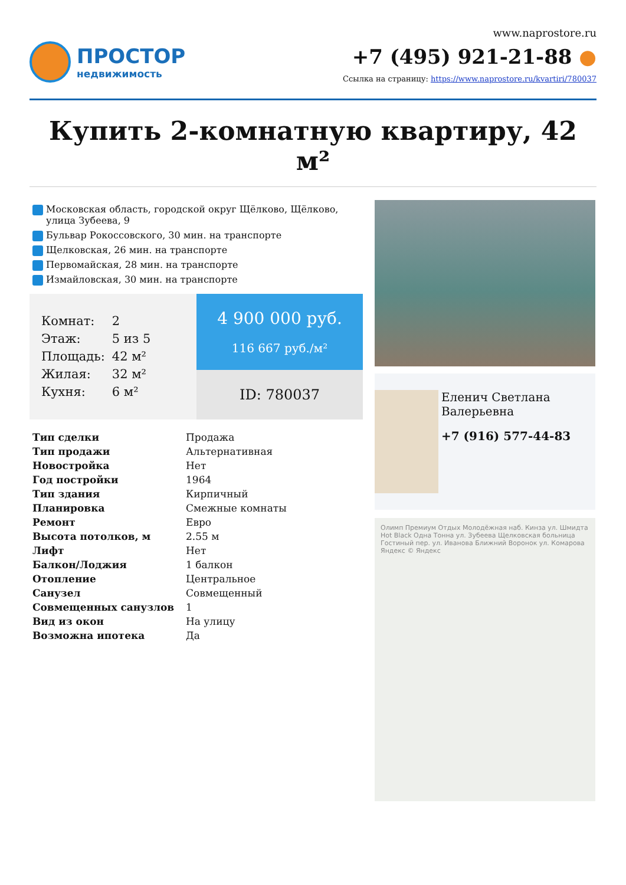ПРОСТОР
недвижимость
www.naprostore.ru
+7 (495) 921-21-88 ●
Ссылка на страницу: https://www.naprostore.ru/kvartiri/780037
Купить 2-комнатную квартиру, 42 м²
Московская область, городской округ Щёлково, Щёлково, улица Зубеева, 9
Бульвар Рокоссовского, 30 мин. на транспорте
Щелковская, 26 мин. на транспорте
Первомайская, 28 мин. на транспорте
Измайловская, 30 мин. на транспорте
| Комнат: | 2 |
| Этаж: | 5 из 5 |
| Площадь: | 42 м² |
| Жилая: | 32 м² |
| Кухня: | 6 м² |
4 900 000 руб.
116 667 руб./м²
ID: 780037
| Тип сделки | Продажа |
| Тип продажи | Альтернативная |
| Новостройка | Нет |
| Год постройки | 1964 |
| Тип здания | Кирпичный |
| Планировка | Смежные комнаты |
| Ремонт | Евро |
| Высота потолков, м | 2.55 м |
| Лифт | Нет |
| Балкон/Лоджия | 1 балкон |
| Отопление | Центральное |
| Санузел | Совмещенный |
| Совмещенных санузлов | 1 |
| Вид из окон | На улицу |
| Возможна ипотека | Да |
Еленич Светлана Валерьевна
+7 (916) 577-44-83
Олимп Премиум Отдых Молодёжная наб. Кинза ул. Шмидта Hot Black Одна Тонна ул. Зубеева Щелковская больница Гостиный пер. ул. Иванова Ближний Воронок ул. Комарова Яндекс © Яндекс